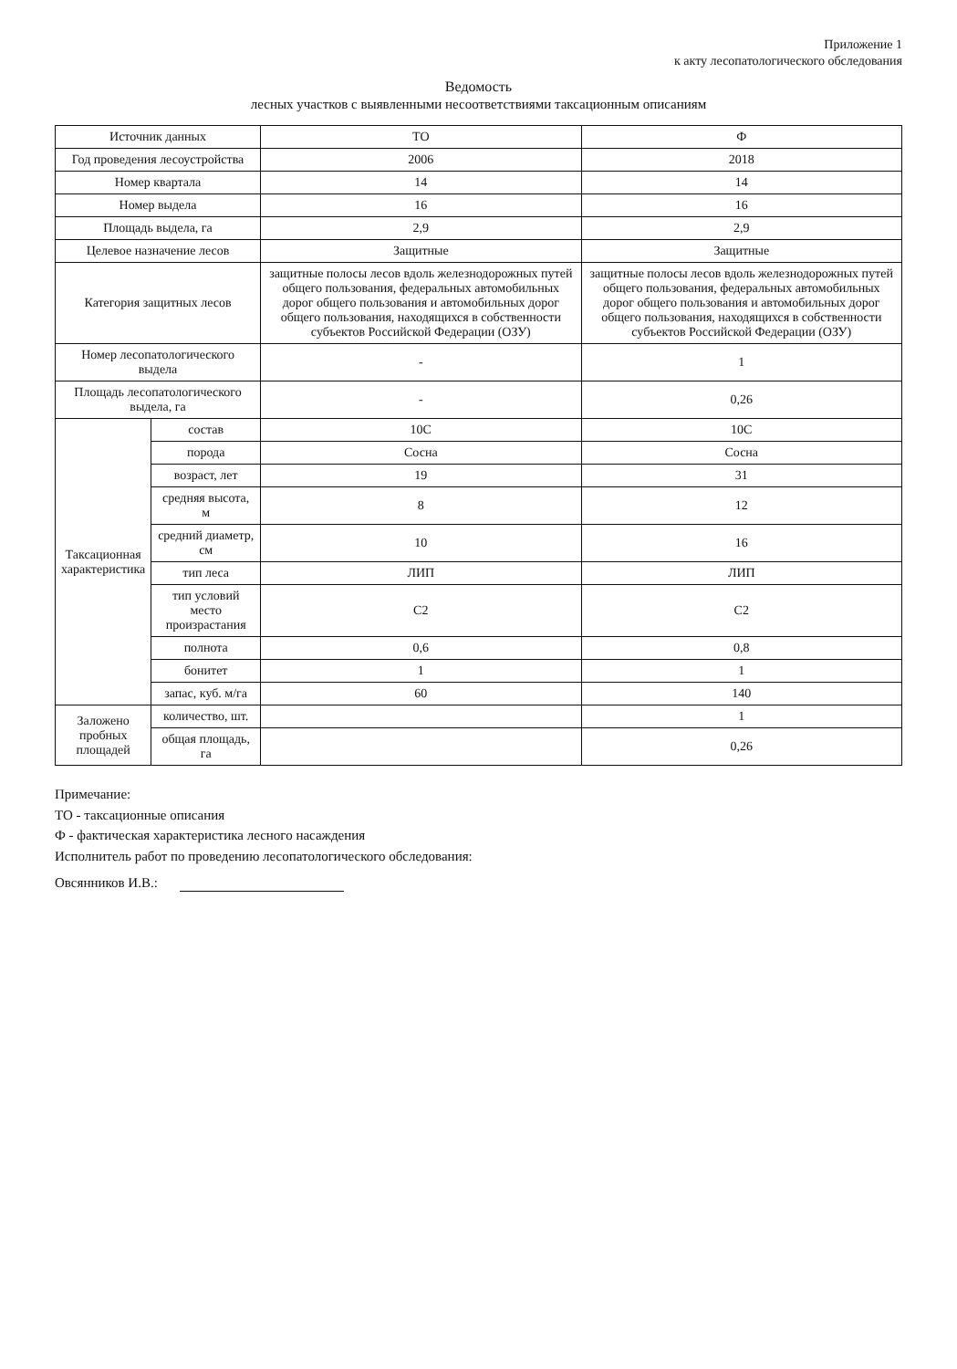Приложение 1
к акту лесопатологического обследования
Ведомость
лесных участков с выявленными несоответствиями таксационным описаниям
| Источник данных | | ТО | Ф |
| Год проведения лесоустройства | | 2006 | 2018 |
| Номер квартала | | 14 | 14 |
| Номер выдела | | 16 | 16 |
| Площадь выдела, га | | 2,9 | 2,9 |
| Целевое назначение лесов | | Защитные | Защитные |
| Категория защитных лесов | | защитные полосы лесов вдоль железнодорожных путей общего пользования, федеральных автомобильных дорог общего пользования и автомобильных дорог общего пользования, находящихся в собственности субъектов Российской Федерации (ОЗУ) | защитные полосы лесов вдоль железнодорожных путей общего пользования, федеральных автомобильных дорог общего пользования и автомобильных дорог общего пользования, находящихся в собственности субъектов Российской Федерации (ОЗУ) |
| Номер лесопатологического выдела | | - | 1 |
| Площадь лесопатологического выдела, га | | - | 0,26 |
| Таксационная характеристика | состав | 10С | 10С |
| | порода | Сосна | Сосна |
| | возраст, лет | 19 | 31 |
| | средняя высота, м | 8 | 12 |
| | средний диаметр, см | 10 | 16 |
| | тип леса | ЛИП | ЛИП |
| | тип условий место произрастания | С2 | С2 |
| | полнота | 0,6 | 0,8 |
| | бонитет | 1 | 1 |
| | запас, куб. м/га | 60 | 140 |
| Заложено пробных площадей | количество, шт. | | 1 |
| | общая площадь, га | | 0,26 |
Примечание:
ТО - таксационные описания
Ф - фактическая характеристика лесного насаждения
Исполнитель работ по проведению лесопатологического обследования:
Овсянников И.В.: